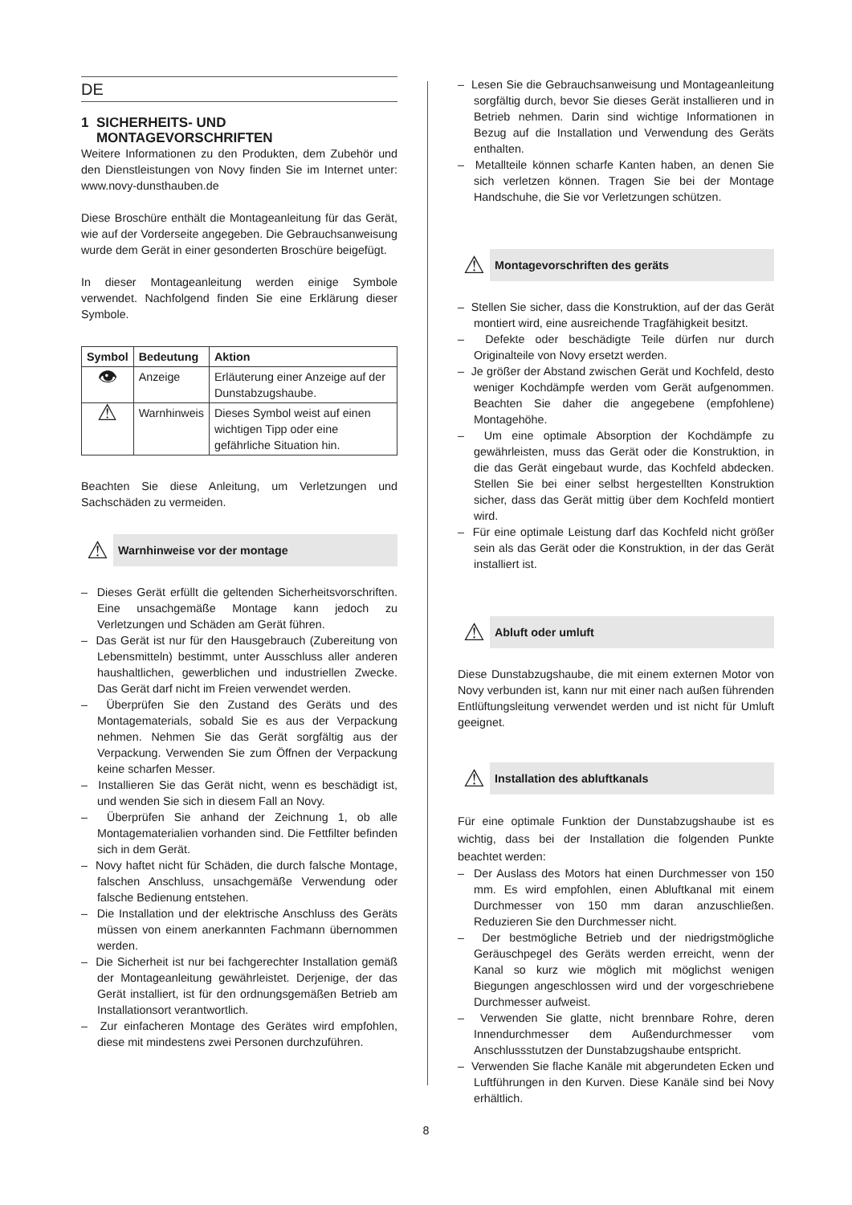DE
1 SICHERHEITS- UND
MONTAGEVORSCHRIFTEN
Weitere Informationen zu den Produkten, dem Zubehör und den Dienstleistungen von Novy finden Sie im Internet unter: www.novy-dunsthauben.de
Diese Broschüre enthält die Montageanleitung für das Gerät, wie auf der Vorderseite angegeben. Die Gebrauchsanweisung wurde dem Gerät in einer gesonderten Broschüre beigefügt.
In dieser Montageanleitung werden einige Symbole verwendet. Nachfolgend finden Sie eine Erklärung dieser Symbole.
| Symbol | Bedeutung | Aktion |
| --- | --- | --- |
| 👁 | Anzeige | Erläuterung einer Anzeige auf der Dunstabzugshaube. |
| ⚠ | Warnhinweis | Dieses Symbol weist auf einen wichtigen Tipp oder eine gefährliche Situation hin. |
Beachten Sie diese Anleitung, um Verletzungen und Sachschäden zu vermeiden.
⚠
Warnhinweise vor der montage
– Dieses Gerät erfüllt die geltenden Sicherheitsvorschriften. Eine unsachgemäße Montage kann jedoch zu Verletzungen und Schäden am Gerät führen.
– Das Gerät ist nur für den Hausgebrauch (Zubereitung von Lebensmitteln) bestimmt, unter Ausschluss aller anderen haushaltlichen, gewerblichen und industriellen Zwecke. Das Gerät darf nicht im Freien verwendet werden.
– Überprüfen Sie den Zustand des Geräts und des Montagematerials, sobald Sie es aus der Verpackung nehmen. Nehmen Sie das Gerät sorgfältig aus der Verpackung. Verwenden Sie zum Öffnen der Verpackung keine scharfen Messer.
– Installieren Sie das Gerät nicht, wenn es beschädigt ist, und wenden Sie sich in diesem Fall an Novy.
– Überprüfen Sie anhand der Zeichnung 1, ob alle Montagematerialien vorhanden sind. Die Fettfilter befinden sich in dem Gerät.
– Novy haftet nicht für Schäden, die durch falsche Montage, falschen Anschluss, unsachgemäße Verwendung oder falsche Bedienung entstehen.
– Die Installation und der elektrische Anschluss des Geräts müssen von einem anerkannten Fachmann übernommen werden.
– Die Sicherheit ist nur bei fachgerechter Installation gemäß der Montageanleitung gewährleistet. Derjenige, der das Gerät installiert, ist für den ordnungsgemäßen Betrieb am Installationsort verantwortlich.
– Zur einfacheren Montage des Gerätes wird empfohlen, diese mit mindestens zwei Personen durchzuführen.
– Lesen Sie die Gebrauchsanweisung und Montageanleitung sorgfältig durch, bevor Sie dieses Gerät installieren und in Betrieb nehmen. Darin sind wichtige Informationen in Bezug auf die Installation und Verwendung des Geräts enthalten.
– Metallteile können scharfe Kanten haben, an denen Sie sich verletzen können. Tragen Sie bei der Montage Handschuhe, die Sie vor Verletzungen schützen.
⚠
Montagevorschriften des geräts
– Stellen Sie sicher, dass die Konstruktion, auf der das Gerät montiert wird, eine ausreichende Tragfähigkeit besitzt.
– Defekte oder beschädigte Teile dürfen nur durch Originalteile von Novy ersetzt werden.
– Je größer der Abstand zwischen Gerät und Kochfeld, desto weniger Kochdämpfe werden vom Gerät aufgenommen. Beachten Sie daher die angegebene (empfohlene) Montagehöhe.
– Um eine optimale Absorption der Kochdämpfe zu gewährleisten, muss das Gerät oder die Konstruktion, in die das Gerät eingebaut wurde, das Kochfeld abdecken. Stellen Sie bei einer selbst hergestellten Konstruktion sicher, dass das Gerät mittig über dem Kochfeld montiert wird.
– Für eine optimale Leistung darf das Kochfeld nicht größer sein als das Gerät oder die Konstruktion, in der das Gerät installiert ist.
⚠
Abluft oder umluft
Diese Dunstabzugshaube, die mit einem externen Motor von Novy verbunden ist, kann nur mit einer nach außen führenden Entlüftungsleitung verwendet werden und ist nicht für Umluft geeignet.
⚠
Installation des abluftkanals
Für eine optimale Funktion der Dunstabzugshaube ist es wichtig, dass bei der Installation die folgenden Punkte beachtet werden:
– Der Auslass des Motors hat einen Durchmesser von 150 mm. Es wird empfohlen, einen Abluftkanal mit einem Durchmesser von 150 mm daran anzuschließen. Reduzieren Sie den Durchmesser nicht.
– Der bestmögliche Betrieb und der niedrigstmögliche Geräuschpegel des Geräts werden erreicht, wenn der Kanal so kurz wie möglich mit möglichst wenigen Biegungen angeschlossen wird und der vorgeschriebene Durchmesser aufweist.
– Verwenden Sie glatte, nicht brennbare Rohre, deren Innendurchmesser dem Außendurchmesser vom Anschlussstutzen der Dunstabzugshaube entspricht.
– Verwenden Sie flache Kanäle mit abgerundeten Ecken und Luftführungen in den Kurven. Diese Kanäle sind bei Novy erhältlich.
8